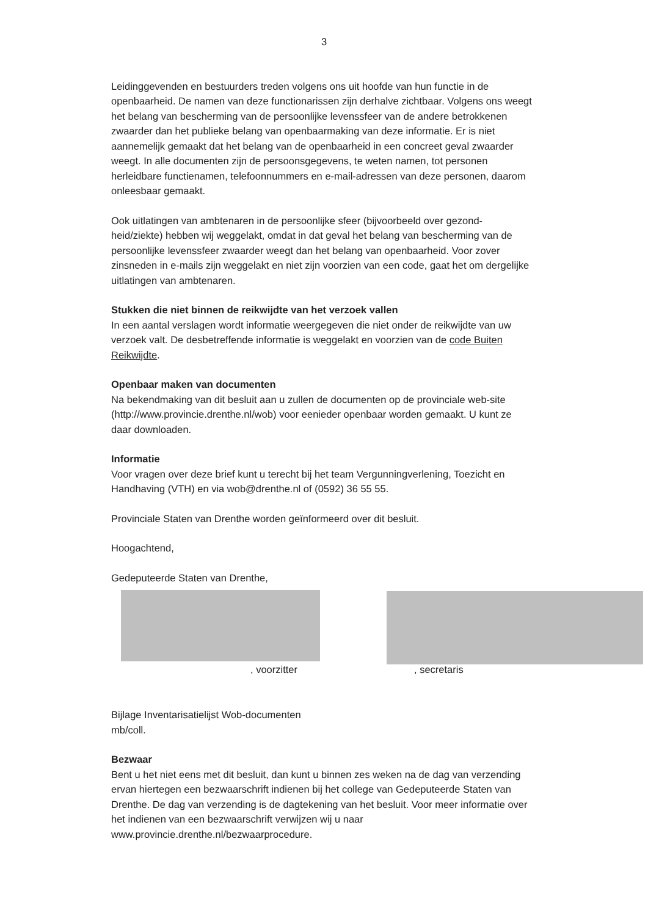3
Leidinggevenden en bestuurders treden volgens ons uit hoofde van hun functie in de openbaarheid. De namen van deze functionarissen zijn derhalve zichtbaar. Volgens ons weegt het belang van bescherming van de persoonlijke levenssfeer van de andere betrokkenen zwaarder dan het publieke belang van openbaarmaking van deze informatie. Er is niet aannemelijk gemaakt dat het belang van de openbaarheid in een concreet geval zwaarder weegt. In alle documenten zijn de persoonsgegevens, te weten namen, tot personen herleidbare functienamen, telefoonnummers en e-mail-adressen van deze personen, daarom onleesbaar gemaakt.
Ook uitlatingen van ambtenaren in de persoonlijke sfeer (bijvoorbeeld over gezond-heid/ziekte) hebben wij weggelakt, omdat in dat geval het belang van bescherming van de persoonlijke levenssfeer zwaarder weegt dan het belang van openbaarheid. Voor zover zinsneden in e-mails zijn weggelakt en niet zijn voorzien van een code, gaat het om dergelijke uitlatingen van ambtenaren.
Stukken die niet binnen de reikwijdte van het verzoek vallen
In een aantal verslagen wordt informatie weergegeven die niet onder de reikwijdte van uw verzoek valt. De desbetreffende informatie is weggelakt en voorzien van de code Buiten Reikwijdte.
Openbaar maken van documenten
Na bekendmaking van dit besluit aan u zullen de documenten op de provinciale web-site (http://www.provincie.drenthe.nl/wob) voor eenieder openbaar worden gemaakt. U kunt ze daar downloaden.
Informatie
Voor vragen over deze brief kunt u terecht bij het team Vergunningverlening, Toezicht en Handhaving (VTH) en via wob@drenthe.nl of (0592) 36 55 55.
Provinciale Staten van Drenthe worden geïnformeerd over dit besluit.
Hoogachtend,
Gedeputeerde Staten van Drenthe,
, voorzitter , secretaris
Bijlage Inventarisatielijst Wob-documenten
mb/coll.
Bezwaar
Bent u het niet eens met dit besluit, dan kunt u binnen zes weken na de dag van verzending ervan hiertegen een bezwaarschrift indienen bij het college van Gedeputeerde Staten van Drenthe. De dag van verzending is de dagtekening van het besluit. Voor meer informatie over het indienen van een bezwaarschrift verwijzen wij u naar www.provincie.drenthe.nl/bezwaarprocedure.